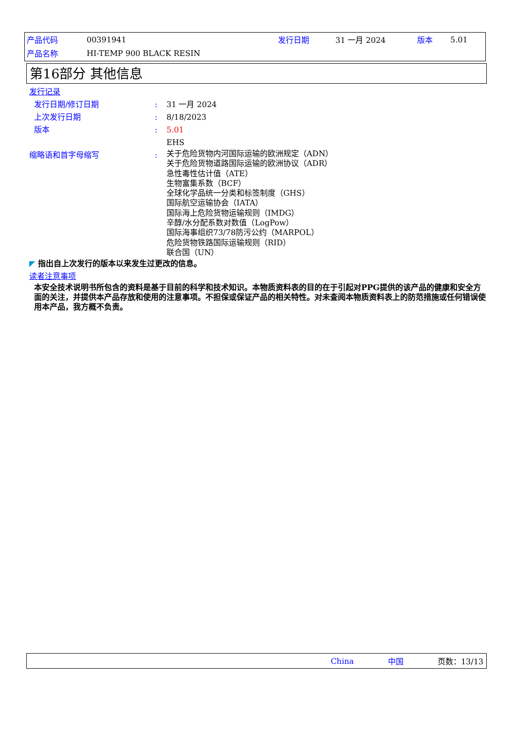| 产品代码 | 00391941 | 发行日期 | 31 一月 2024 | 版本 | 5.01 |
| 产品名称 | HI-TEMP 900 BLACK RESIN | | | | |
第16部分 其他信息
发行记录
发行日期/修订日期 : 31 一月 2024
上次发行日期 : 8/18/2023
版本 : 5.01
EHS
缩略语和首字母缩写 :
关于危险货物内河国际运输的欧洲规定（ADN）
关于危险货物道路国际运输的欧洲协议（ADR）
急性毒性估计值（ATE）
生物富集系数（BCF）
全球化学品统一分类和标签制度（GHS）
国际航空运输协会（IATA）
国际海上危险货物运输规则（IMDG）
辛醇/水分配系数对数值（LogPow）
国际海事组织73/78防污公约（MARPOL）
危险货物铁路国际运输规则（RID）
联合国（UN）
◤ 指出自上次发行的版本以来发生过更改的信息。
读者注意事项
本安全技术说明书所包含的资料是基于目前的科学和技术知识。本物质资料表的目的在于引起对PPG提供的该产品的健康和安全方面的关注，并提供本产品存放和使用的注意事项。不担保或保证产品的相关特性。对未查阅本物质资料表上的防范措施或任何错误使用本产品，我方概不负责。
China 中国 页数：13/13